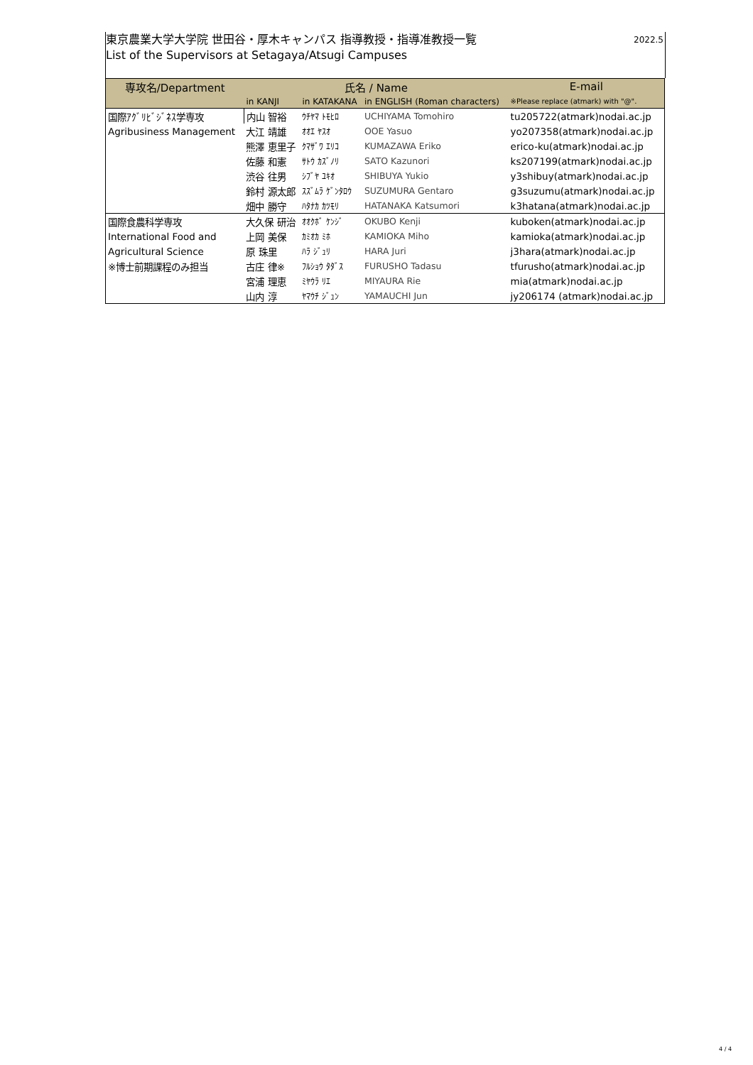2022.5 東京農業大学大学院 世田谷・厚木キャンパス 指導教授・指導准教授一覧
List of the Supervisors at Setagaya/Atsugi Campuses
| 専攻名/Department | 氏名 / Name | | | E-mail |
| --- | --- | --- | --- | --- |
| | in KANJI | in KATAKANA | in ENGLISH (Roman characters) | ※Please replace (atmark) with "@". |
| 国際ｱｸﾞﾘﾋﾞｼﾞﾈｽ学専攻 | 内山 智裕 | ｳﾁﾔﾏ ﾄﾓﾋﾛ | UCHIYAMA Tomohiro | tu205722(atmark)nodai.ac.jp |
| Agribusiness Management | 大江 靖雄 | ｵｵｴ ﾔｽｵ | OOE Yasuo | yo207358(atmark)nodai.ac.jp |
| | 熊澤 恵里子 | ｸﾏｻﾞﾜ ｴﾘｺ | KUMAZAWA Eriko | erico-ku(atmark)nodai.ac.jp |
| | 佐藤 和憲 | ｻﾄｳ ｶｽﾞﾉﾘ | SATO Kazunori | ks207199(atmark)nodai.ac.jp |
| | 渋谷 往男 | ｼﾌﾞﾔ ﾕｷｵ | SHIBUYA Yukio | y3shibuy(atmark)nodai.ac.jp |
| | 鈴村 源太郎 | ｽｽﾞﾑﾗ ｹﾞﾝﾀﾛｳ | SUZUMURA Gentaro | g3suzumu(atmark)nodai.ac.jp |
| | 畑中 勝守 | ﾊﾀﾅｶ ｶﾂﾓﾘ | HATANAKA Katsumori | k3hatana(atmark)nodai.ac.jp |
| 国際食農科学専攻 | 大久保 研治 | ｵｵｸﾎﾞ ｹﾝｼﾞ | OKUBO Kenji | kuboken(atmark)nodai.ac.jp |
| International Food and | 上岡 美保 | ｶﾐｵｶ ﾐﾎ | KAMIOKA Miho | kamioka(atmark)nodai.ac.jp |
| Agricultural Science | 原 珠里 | ﾊﾗ ｼﾞｭﾘ | HARA Juri | j3hara(atmark)nodai.ac.jp |
| ※博士前期課程のみ担当 | 古庄 律※ | ﾌﾙｼｮｳ ﾀﾀﾞｽ | FURUSHO Tadasu | tfurusho(atmark)nodai.ac.jp |
| | 宮浦 理恵 | ﾐﾔｳﾗ ﾘｴ | MIYAURA Rie | mia(atmark)nodai.ac.jp |
| | 山内 淳 | ﾔﾏｳﾁ ｼﾞｭﾝ | YAMAUCHI Jun | jy206174 (atmark)nodai.ac.jp |
4 / 4